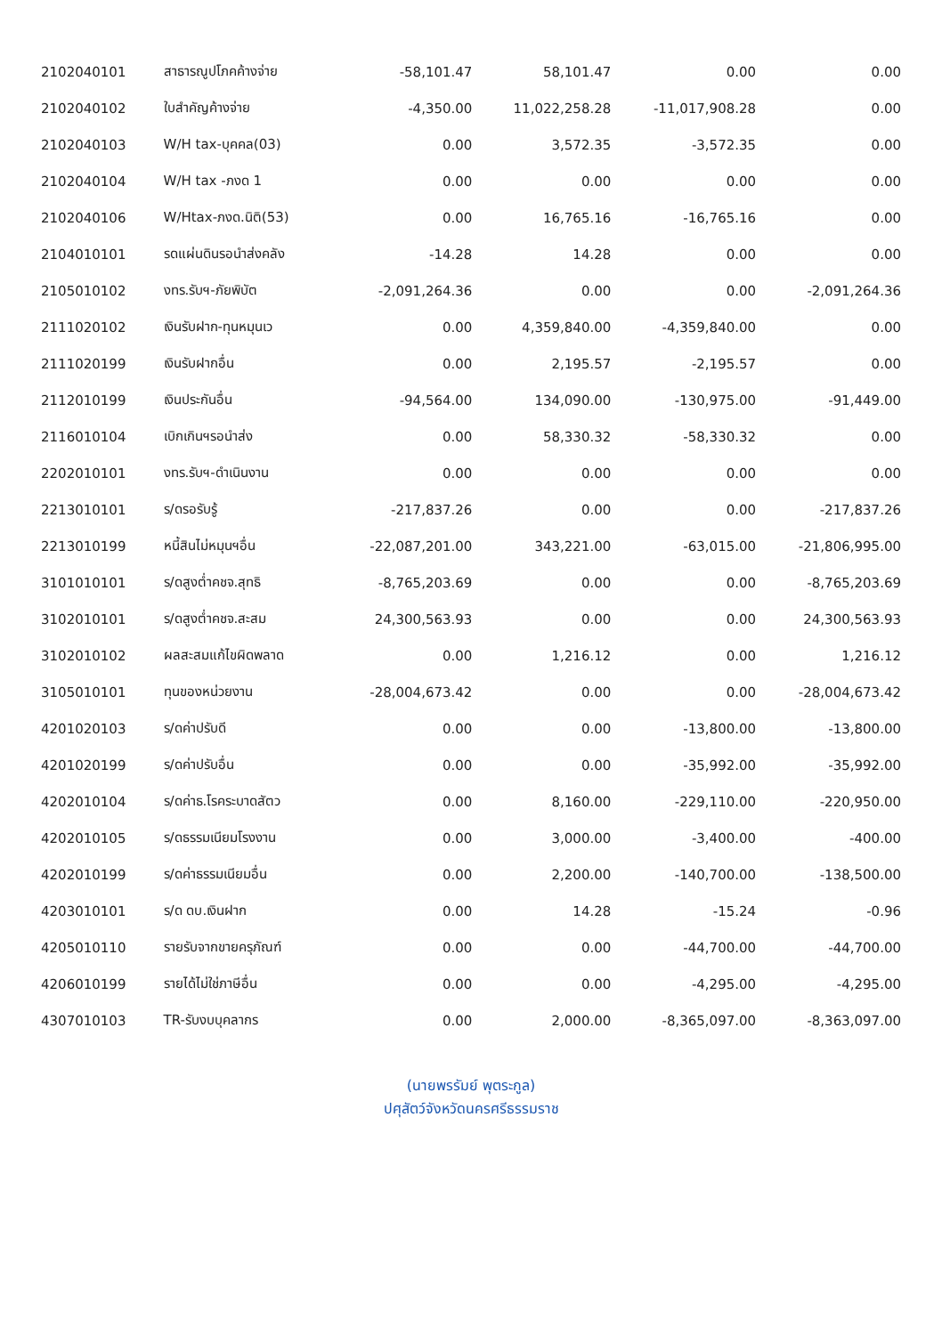| 2102040101 | สาธารณูปโภคค้างจ่าย | -58,101.47 | 58,101.47 | 0.00 | 0.00 |
| 2102040102 | ใบสำคัญค้างจ่าย | -4,350.00 | 11,022,258.28 | -11,017,908.28 | 0.00 |
| 2102040103 | W/H tax-บุคคล(03) | 0.00 | 3,572.35 | -3,572.35 | 0.00 |
| 2102040104 | W/H tax -ภงด 1 | 0.00 | 0.00 | 0.00 | 0.00 |
| 2102040106 | W/Htax-ภงด.นิติ(53) | 0.00 | 16,765.16 | -16,765.16 | 0.00 |
| 2104010101 | รดแผ่นดินรอนำส่งคลัง | -14.28 | 14.28 | 0.00 | 0.00 |
| 2105010102 | งทร.รับฯ-ภัยพิบัต | -2,091,264.36 | 0.00 | 0.00 | -2,091,264.36 |
| 2111020102 | เงินรับฝาก-ทุนหมุนเว | 0.00 | 4,359,840.00 | -4,359,840.00 | 0.00 |
| 2111020199 | เงินรับฝากอื่น | 0.00 | 2,195.57 | -2,195.57 | 0.00 |
| 2112010199 | เงินประกันอื่น | -94,564.00 | 134,090.00 | -130,975.00 | -91,449.00 |
| 2116010104 | เบิกเกินฯรอนำส่ง | 0.00 | 58,330.32 | -58,330.32 | 0.00 |
| 2202010101 | งทร.รับฯ-ดำเนินงาน | 0.00 | 0.00 | 0.00 | 0.00 |
| 2213010101 | ร/ดรอรับรู้ | -217,837.26 | 0.00 | 0.00 | -217,837.26 |
| 2213010199 | หนี้สินไม่หมุนฯอื่น | -22,087,201.00 | 343,221.00 | -63,015.00 | -21,806,995.00 |
| 3101010101 | ร/ดสูงต่ำคชจ.สุทธิ | -8,765,203.69 | 0.00 | 0.00 | -8,765,203.69 |
| 3102010101 | ร/ดสูงต่ำคชจ.สะสม | 24,300,563.93 | 0.00 | 0.00 | 24,300,563.93 |
| 3102010102 | ผลสะสมแก้ไขผิดพลาด | 0.00 | 1,216.12 | 0.00 | 1,216.12 |
| 3105010101 | ทุนของหน่วยงาน | -28,004,673.42 | 0.00 | 0.00 | -28,004,673.42 |
| 4201020103 | ร/ดค่าปรับดี | 0.00 | 0.00 | -13,800.00 | -13,800.00 |
| 4201020199 | ร/ดค่าปรับอื่น | 0.00 | 0.00 | -35,992.00 | -35,992.00 |
| 4202010104 | ร/ดค่าธ.โรคระบาดสัตว | 0.00 | 8,160.00 | -229,110.00 | -220,950.00 |
| 4202010105 | ร/ดธรรมเนียมโรงงาน | 0.00 | 3,000.00 | -3,400.00 | -400.00 |
| 4202010199 | ร/ดค่าธรรมเนียมอื่น | 0.00 | 2,200.00 | -140,700.00 | -138,500.00 |
| 4203010101 | ร/ด ดบ.เงินฝาก | 0.00 | 14.28 | -15.24 | -0.96 |
| 4205010110 | รายรับจากขายครุภัณฑ์ | 0.00 | 0.00 | -44,700.00 | -44,700.00 |
| 4206010199 | รายได้ไม่ใช่ภาษีอื่น | 0.00 | 0.00 | -4,295.00 | -4,295.00 |
| 4307010103 | TR-รับงบบุคลากร | 0.00 | 2,000.00 | -8,365,097.00 | -8,363,097.00 |
(นายพรรัมย์ พุตระกูล)
ปศุสัตว์จังหวัดนครศรีธรรมราช